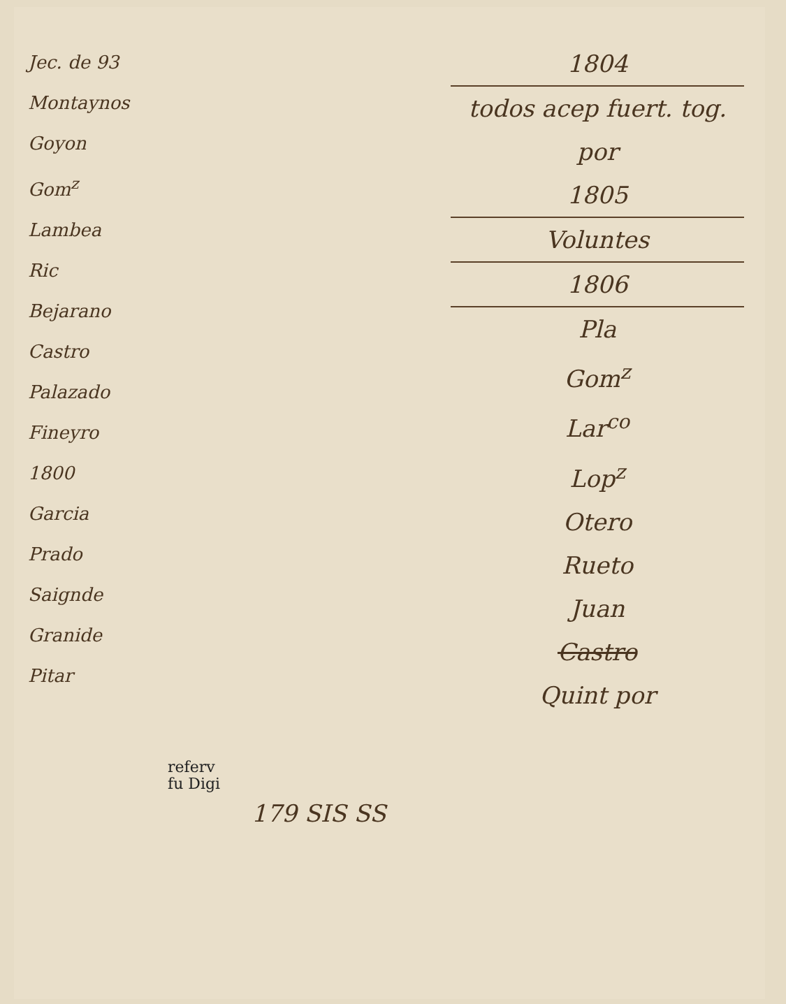Jec. de 93
Montaynos
Goyon
Gom<sup>z</sup>
Lambea
Ric
Bejarano
Castro
Palazado
Fineyro
1800
Garcia
Prado
Saignde
Granide
Pitar
1804
todos acep fuert. tog. por
1805
Voluntes
1806
Pla
Gom<sup>z</sup>
Lar<sup>co</sup>
Lop<sup>z</sup>
Otero
Rueto
Juan
Castro
Quint por
referv
fu Digi
179 SIS SS